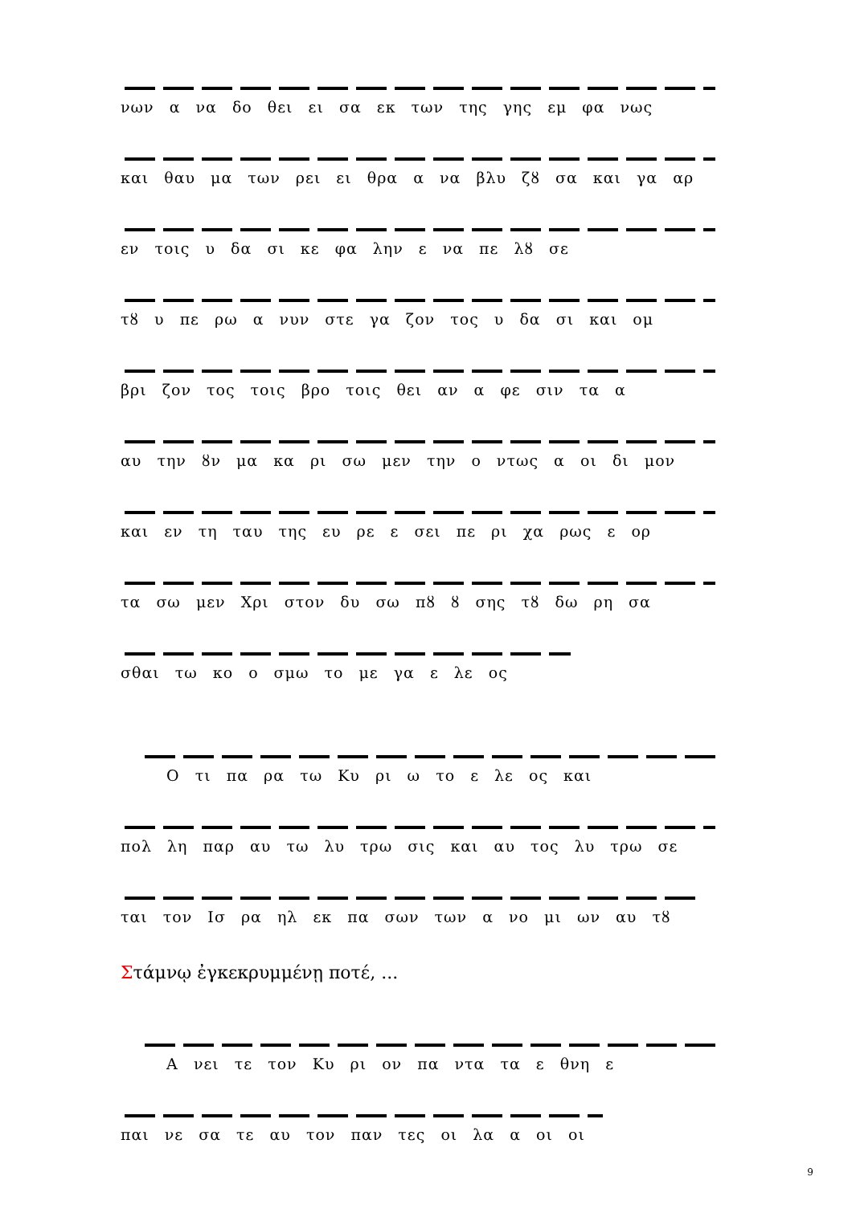νων α να δο θει ει σα εκ των της γης εμ φα νως
και θαυ μα των ρει ει θρα α να βλυ ζȣ σα και γα αρ
εν τοις υ δα σι κε φα λην ε να πε λȣ σε
τȣ υ πε ρω α νυν στε γα ζον τος υ δα σι και ομ
βρι ζον τος τοις βρο τοις θει αν α φε σιν τα α
αυ την ȣν μα κα ρι σω μεν την ο ντως α οι δι μον
και εν τη ταυ της ευ ρε ε σει πε ρι χα ρως ε ορ
τα σω μεν Χρι στον δυ σω πȣ ȣ σης τȣ δω ρη σα
σθαι τω κο ο σμω το με γα ε λε ος
Ο τι πα ρα τω Κυ ρι ω το ε λε ος και
πολ λη παρ αυ τω λυ τρω σις και αυ τος λυ τρω σε
ται τον Ισ ρα ηλ εκ πα σων των α νο μι ων αυ τȣ
Στάμνῳ ἐγκεκρυμμένῃ ποτέ, ...
Α νει τε τον Κυ ρι ον πα ντα τα ε θνη ε
παι νε σα τε αυ τον παν τες οι λα α οι οι
9